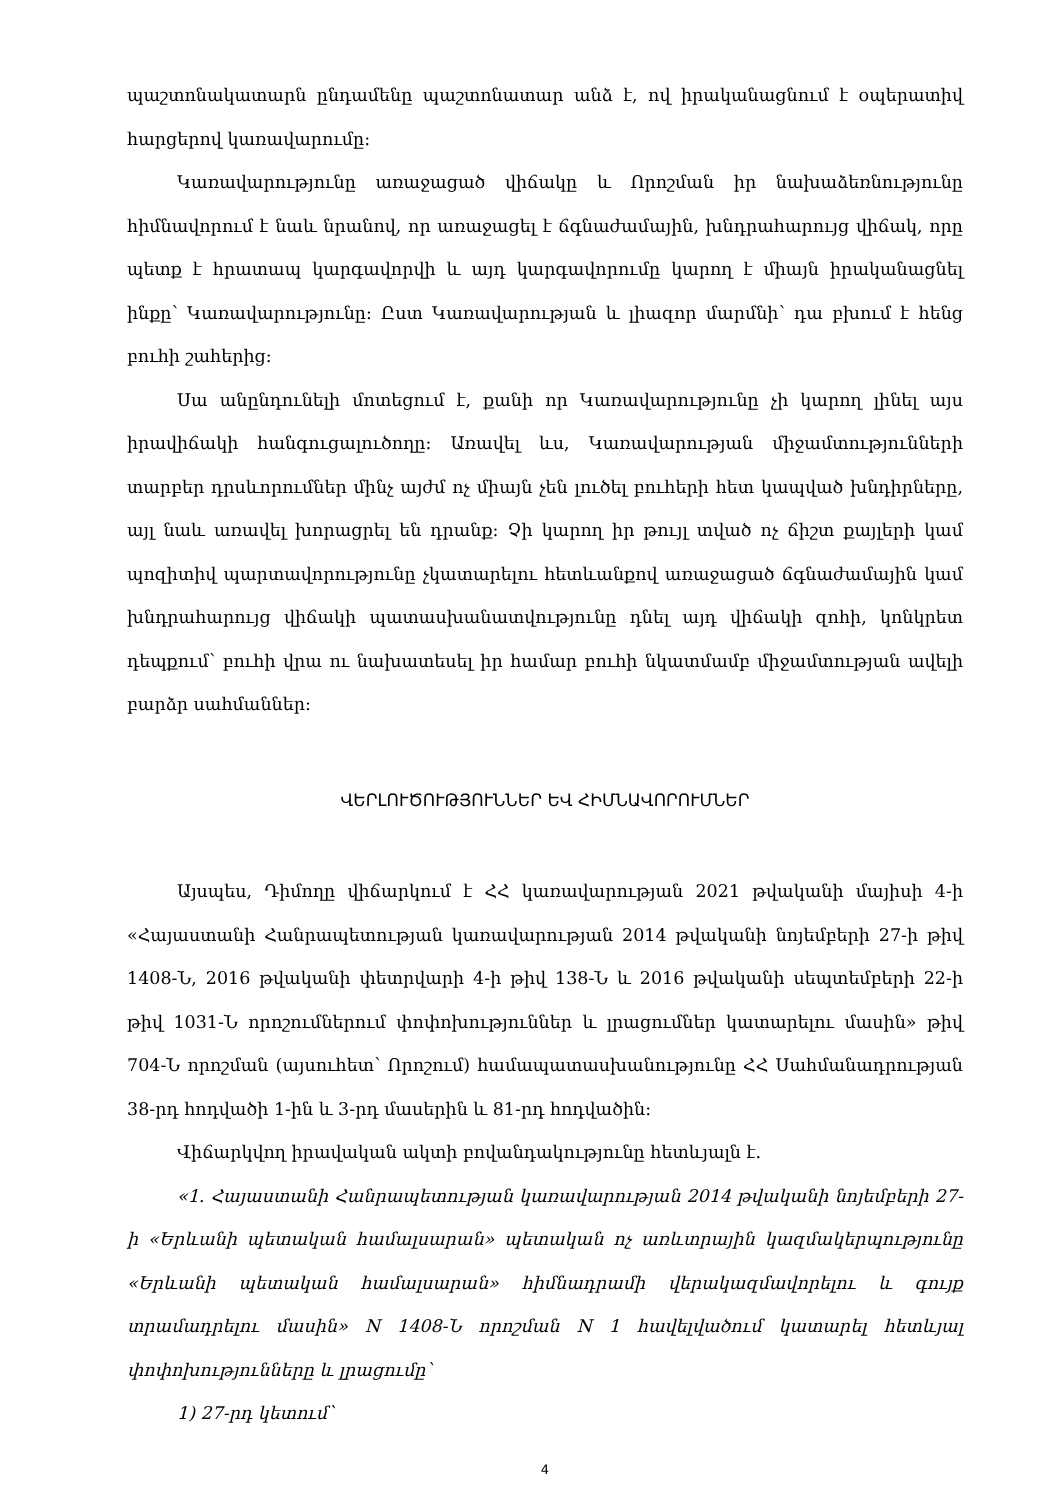պաշտոնակատարն ընդամենը պաշտոնատար անձ է, ով իրականացնում է օպերատիվ հարցերով կառավարումը:
Կառավարությունը առաջացած վիճակը և Որոշման իր նախաձեռնությունը հիմնավորում է նաև նրանով, որ առաջացել է ճգնաժամային, խնդրահարույց վիճակ, որը պետք է հրատապ կարգավորվի և այդ կարգավորումը կարող է միայն իրականացնել ինքը՝ Կառավարությունը: Ըստ Կառավարության և լիազոր մարմնի՝ դա բխում է հենց բուհի շահերից:
Սա անընդունելի մոտեցում է, քանի որ Կառավարությունը չի կարող լինել այս իրավիճակի հանգուցալուծողը: Առավել ևս, Կառավարության միջամտությունների տարբեր դրսևորումներ մինչ այժմ ոչ միայն չեն լուծել բուհերի հետ կապված խնդիրները, այլ նաև առավել խորացրել են դրանք: Չի կարող իր թույլ տված ոչ ճիշտ քայլերի կամ պոզիտիվ պարտավորությունը չկատարելու հետևանքով առաջացած ճգնաժամային կամ խնդրահարույց վիճակի պատասխանատվությունը դնել այդ վիճակի զոհի, կոնկրետ դեպքում՝ բուհի վրա ու նախատեսել իր համար բուհի նկատմամբ միջամտության ավելի բարձր սահմաններ:
ՎԵՐԼՈՒԾՈՒԹՅՈՒՆՆԵՐ ԵՎ ՀԻՄՆԱՎՈՐՈՒՄՆԵՐ
Այսպես, Դիմողը վիճարկում է ՀՀ կառավարության 2021 թվականի մայիսի 4-ի «Հայաստանի Հանրապետության կառավարության 2014 թվականի նոյեմբերի 27-ի թիվ 1408-Ն, 2016 թվականի փետրվարի 4-ի թիվ 138-Ն և 2016 թվականի սեպտեմբերի 22-ի թիվ 1031-Ն որոշումներում փոփոխություններ և լրացումներ կատարելու մասին» թիվ 704-Ն որոշման (այսուհետ՝ Որոշում) համապատասխանությունը ՀՀ Սահմանադրության 38-րդ հոդվածի 1-ին և 3-րդ մասերին և 81-րդ հոդվածին:
Վիճարկվող իրավական ակտի բովանդակությունը հետևյալն է.
«1. Հայաստանի Հանրապետության կառավարության 2014 թվականի նոյեմբերի 27-ի «Երևանի պետական համալսարան» պետական ոչ առևտրային կազմակերպությունը «Երևանի պետական համալսարան» հիմնադրամի վերակազմավորելու և գույք տրամադրելու մասին» N 1408-Ն որոշման N 1 հավելվածում կատարել հետևյալ փոփոխությունները և լրացումը՝
1) 27-րդ կետում՝
4